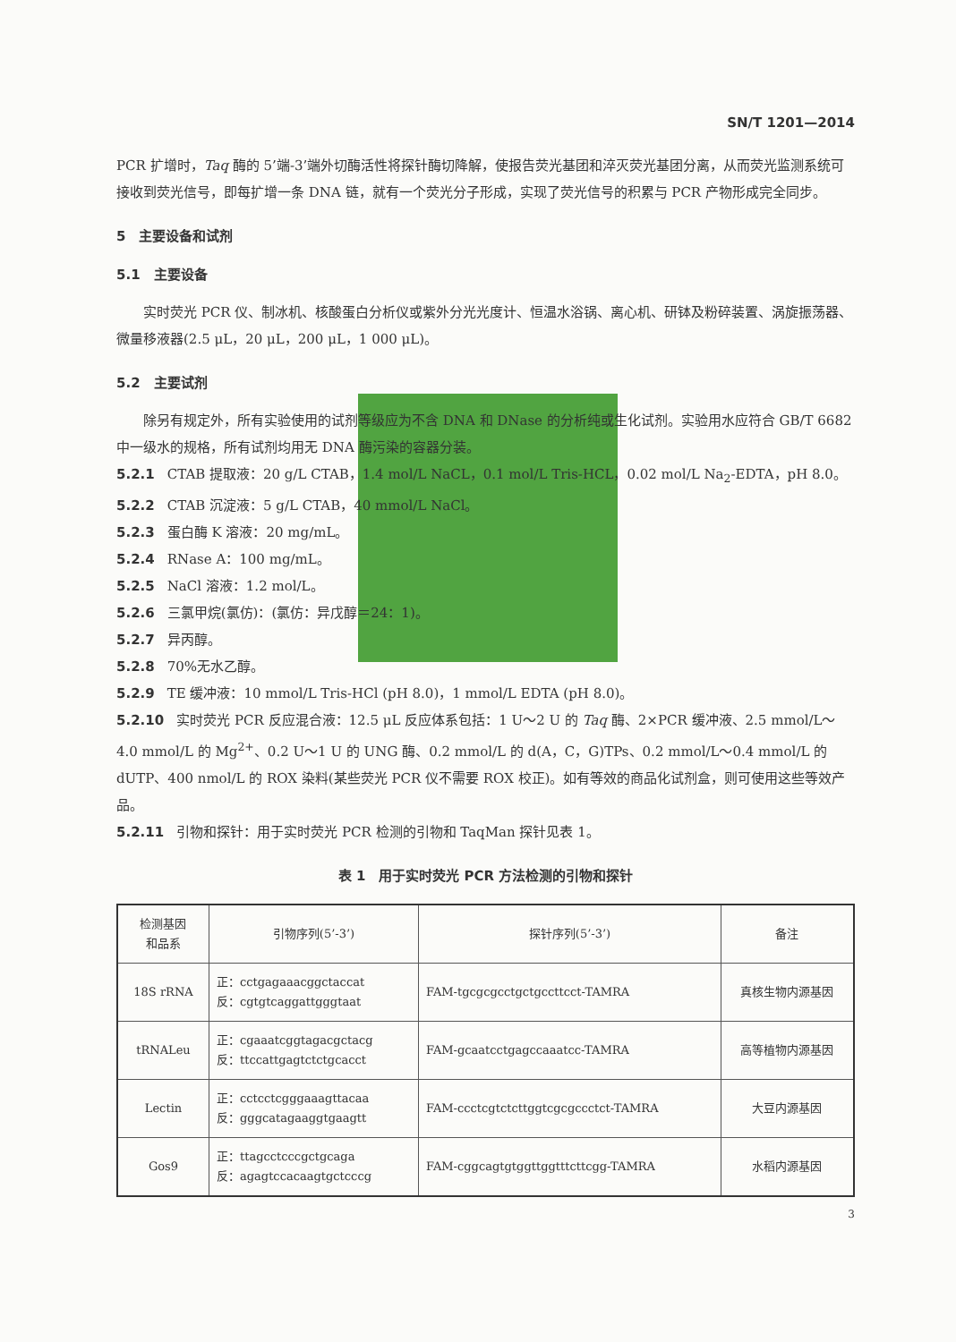SN/T 1201—2014
PCR 扩增时，Taq 酶的 5’端-3’端外切酶活性将探针酶切降解，使报告荧光基团和淬灭荧光基团分离，从而荧光监测系统可接收到荧光信号，即每扩增一条 DNA 链，就有一个荧光分子形成，实现了荧光信号的积累与 PCR 产物形成完全同步。
5　主要设备和试剂
5.1　主要设备
实时荧光 PCR 仪、制冰机、核酸蛋白分析仪或紫外分光光度计、恒温水浴锅、离心机、研钵及粉碎装置、涡旋振荡器、微量移液器(2.5 μL，20 μL，200 μL，1 000 μL)。
5.2　主要试剂
除另有规定外，所有实验使用的试剂等级应为不含 DNA 和 DNase 的分析纯或生化试剂。实验用水应符合 GB/T 6682 中一级水的规格，所有试剂均用无 DNA 酶污染的容器分装。
5.2.1 CTAB 提取液：20 g/L CTAB，1.4 mol/L NaCL，0.1 mol/L Tris-HCL，0.02 mol/L Na<sub>2</sub>-EDTA，pH 8.0。
5.2.2 CTAB 沉淀液：5 g/L CTAB，40 mmol/L NaCl。
5.2.3 蛋白酶 K 溶液：20 mg/mL。
5.2.4 RNase A：100 mg/mL。
5.2.5 NaCl 溶液：1.2 mol/L。
5.2.6 三氯甲烷(氯仿)：(氯仿：异戊醇＝24：1)。
5.2.7 异丙醇。
5.2.8 70%无水乙醇。
5.2.9 TE 缓冲液：10 mmol/L Tris-HCl (pH 8.0)，1 mmol/L EDTA (pH 8.0)。
5.2.10 实时荧光 PCR 反应混合液：12.5 μL 反应体系包括：1 U～2 U 的 Taq 酶、2×PCR 缓冲液、2.5 mmol/L～4.0 mmol/L 的 Mg<sup>2+</sup>、0.2 U～1 U 的 UNG 酶、0.2 mmol/L 的 d(A，C，G)TPs、0.2 mmol/L～0.4 mmol/L 的 dUTP、400 nmol/L 的 ROX 染料(某些荧光 PCR 仪不需要 ROX 校正)。如有等效的商品化试剂盒，则可使用这些等效产品。
5.2.11 引物和探针：用于实时荧光 PCR 检测的引物和 TaqMan 探针见表 1。
表 1　用于实时荧光 PCR 方法检测的引物和探针
| 检测基因 和品系 | 引物序列(5’-3’) | 探针序列(5’-3’) | 备注 |
| --- | --- | --- | --- |
| 18S rRNA | 正：cctgagaaacggctaccat 反：cgtgtcaggattgggtaat | FAM-tgcgcgcctgctgccttcct-TAMRA | 真核生物内源基因 |
| tRNALeu | 正：cgaaatcggtagacgctacg 反：ttccattgagtctctgcacct | FAM-gcaatcctgagccaaatcc-TAMRA | 高等植物内源基因 |
| Lectin | 正：cctcctcgggaaagttacaa 反：gggcatagaaggtgaagtt | FAM-ccctcgtctcttggtcgcgccctct-TAMRA | 大豆内源基因 |
| Gos9 | 正：ttagcctcccgctgcaga 反：agagtccacaagtgctcccg | FAM-cggcagtgtggttggtttcttcgg-TAMRA | 水稻内源基因 |
3